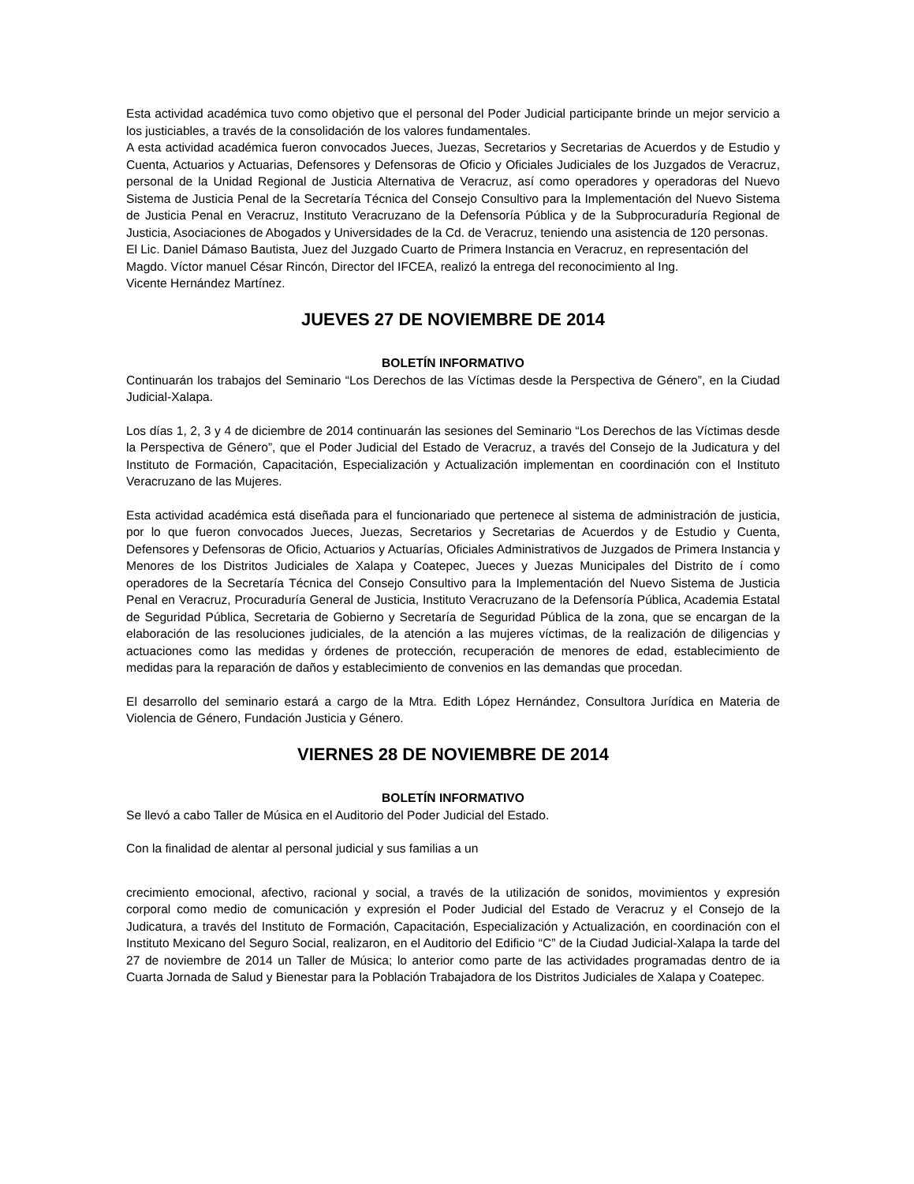Esta actividad académica tuvo como objetivo que el personal del Poder Judicial participante brinde un mejor servicio a los justiciables, a través de la consolidación de los valores fundamentales.
A esta actividad académica fueron convocados Jueces, Juezas, Secretarios y Secretarias de Acuerdos y de Estudio y Cuenta, Actuarios y Actuarias, Defensores y Defensoras de Oficio y Oficiales Judiciales de los Juzgados de Veracruz, personal de la Unidad Regional de Justicia Alternativa de Veracruz, así como operadores y operadoras del Nuevo Sistema de Justicia Penal de la Secretaría Técnica del Consejo Consultivo para la Implementación del Nuevo Sistema de Justicia Penal en Veracruz, Instituto Veracruzano de la Defensoría Pública y de la Subprocuraduría Regional de Justicia, Asociaciones de Abogados y Universidades de la Cd. de Veracruz, teniendo una asistencia de 120 personas.
El Lic. Daniel Dámaso Bautista, Juez del Juzgado Cuarto de Primera Instancia en Veracruz, en representación del Magdo. Víctor manuel César Rincón, Director del IFCEA, realizó la entrega del reconocimiento al Ing.
Vicente Hernández Martínez.
JUEVES 27 DE NOVIEMBRE DE 2014
BOLETÍN INFORMATIVO
Continuarán los trabajos del Seminario “Los Derechos de las Víctimas desde la Perspectiva de Género”, en la Ciudad Judicial-Xalapa.
Los días 1, 2, 3 y 4 de diciembre de 2014 continuarán las sesiones del Seminario “Los Derechos de las Víctimas desde la Perspectiva de Género”, que el Poder Judicial del Estado de Veracruz, a través del Consejo de la Judicatura y del Instituto de Formación, Capacitación, Especialización y Actualización implementan en coordinación con el Instituto Veracruzano de las Mujeres.
Esta actividad académica está diseñada para el funcionariado que pertenece al sistema de administración de justicia, por lo que fueron convocados Jueces, Juezas, Secretarios y Secretarias de Acuerdos y de Estudio y Cuenta, Defensores y Defensoras de Oficio, Actuarios y Actuarías, Oficiales Administrativos de Juzgados de Primera Instancia y Menores de los Distritos Judiciales de Xalapa y Coatepec, Jueces y Juezas Municipales del Distrito de í como operadores de la Secretaría Técnica del Consejo Consultivo para la Implementación del Nuevo Sistema de Justicia Penal en Veracruz, Procuraduría General de Justicia, Instituto Veracruzano de la Defensoría Pública, Academia Estatal de Seguridad Pública, Secretaria de Gobierno y Secretaría de Seguridad Pública de la zona, que se encargan de la elaboración de las resoluciones judiciales, de la atención a las mujeres víctimas, de la realización de diligencias y actuaciones como las medidas y órdenes de protección, recuperación de menores de edad, establecimiento de medidas para la reparación de daños y establecimiento de convenios en las demandas que procedan.
El desarrollo del seminario estará a cargo de la Mtra. Edith López Hernández, Consultora Jurídica en Materia de Violencia de Género, Fundación Justicia y Género.
VIERNES 28 DE NOVIEMBRE DE 2014
BOLETÍN INFORMATIVO
Se llevó a cabo Taller de Música en el Auditorio del Poder Judicial del Estado.
Con la finalidad de alentar al personal judicial y sus familias a un
crecimiento emocional, afectivo, racional y social, a través de la utilización de sonidos, movimientos y expresión corporal como medio de comunicación y expresión el Poder Judicial del Estado de Veracruz y el Consejo de la Judicatura, a través del Instituto de Formación, Capacitación, Especialización y Actualización, en coordinación con el Instituto Mexicano del Seguro Social, realizaron, en el Auditorio del Edificio “C” de la Ciudad Judicial-Xalapa la tarde del 27 de noviembre de 2014 un Taller de Música; lo anterior como parte de las actividades programadas dentro de ia Cuarta Jornada de Salud y Bienestar para la Población Trabajadora de los Distritos Judiciales de Xalapa y Coatepec.